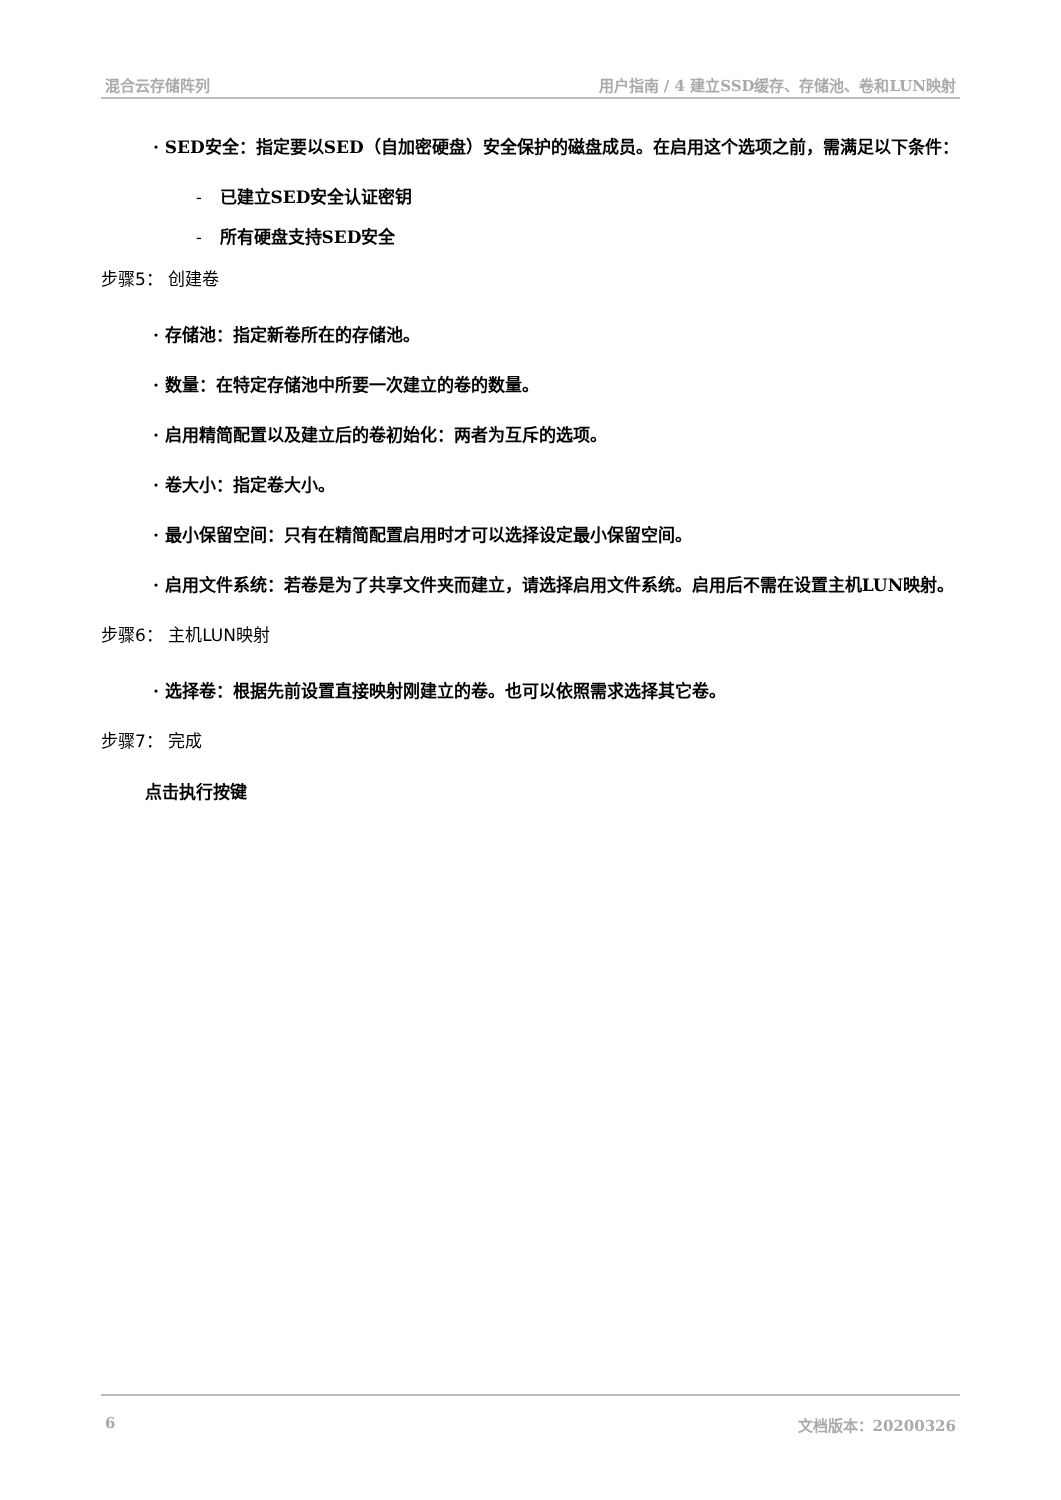混合云存储阵列 用户指南 / 4 建立SSD缓存、存储池、卷和LUN映射
· SED安全：指定要以SED（自加密硬盘）安全保护的磁盘成员。在启用这个选项之前，需满足以下条件：
- 已建立SED安全认证密钥
- 所有硬盘支持SED安全
步骤5： 创建卷
· 存储池：指定新卷所在的存储池。
· 数量：在特定存储池中所要一次建立的卷的数量。
· 启用精简配置以及建立后的卷初始化：两者为互斥的选项。
· 卷大小：指定卷大小。
· 最小保留空间：只有在精简配置启用时才可以选择设定最小保留空间。
· 启用文件系统：若卷是为了共享文件夹而建立，请选择启用文件系统。启用后不需在设置主机LUN映射。
步骤6： 主机LUN映射
· 选择卷：根据先前设置直接映射刚建立的卷。也可以依照需求选择其它卷。
步骤7： 完成
点击执行按键
6 文档版本：20200326